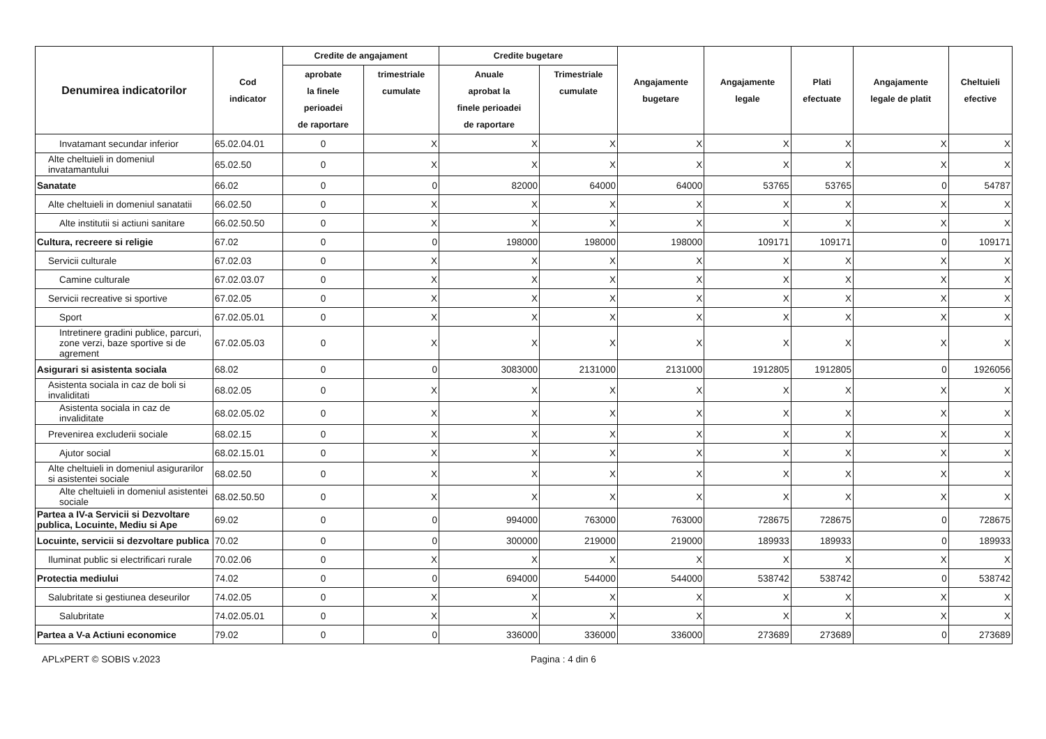| Denumirea indicatorilor | Cod indicator | Credite de angajament | | Credite bugetare | | Angajamente bugetare | Angajamente legale | Plati efectuate | Angajamente legale de platit | Cheltuieli efective |
| --- | --- | --- | --- | --- | --- | --- | --- | --- | --- | --- |
| | | aprobate la finele perioadei de raportare | trimestriale cumulate | Anuale aprobat la finele perioadei de raportare | Trimestriale cumulate | | | | | |
| Invatamant secundar inferior | 65.02.04.01 | 0 | X | X | X | X | X | X | X | X |
| Alte cheltuieli in domeniul invatamantului | 65.02.50 | 0 | X | X | X | X | X | X | X | X |
| Sanatate | 66.02 | 0 | 0 | 82000 | 64000 | 64000 | 53765 | 53765 | 0 | 54787 |
| Alte cheltuieli in domeniul sanatatii | 66.02.50 | 0 | X | X | X | X | X | X | X | X |
| Alte institutii si actiuni sanitare | 66.02.50.50 | 0 | X | X | X | X | X | X | X | X |
| Cultura, recreere si religie | 67.02 | 0 | 0 | 198000 | 198000 | 198000 | 109171 | 109171 | 0 | 109171 |
| Servicii culturale | 67.02.03 | 0 | X | X | X | X | X | X | X | X |
| Camine culturale | 67.02.03.07 | 0 | X | X | X | X | X | X | X | X |
| Servicii recreative si sportive | 67.02.05 | 0 | X | X | X | X | X | X | X | X |
| Sport | 67.02.05.01 | 0 | X | X | X | X | X | X | X | X |
| Intretinere gradini publice, parcuri, zone verzi, baze sportive si de agrement | 67.02.05.03 | 0 | X | X | X | X | X | X | X | X |
| Asigurari si asistenta sociala | 68.02 | 0 | 0 | 3083000 | 2131000 | 2131000 | 1912805 | 1912805 | 0 | 1926056 |
| Asistenta sociala in caz de boli si invaliditati | 68.02.05 | 0 | X | X | X | X | X | X | X | X |
| Asistenta sociala in caz de invaliditate | 68.02.05.02 | 0 | X | X | X | X | X | X | X | X |
| Prevenirea excluderii sociale | 68.02.15 | 0 | X | X | X | X | X | X | X | X |
| Ajutor social | 68.02.15.01 | 0 | X | X | X | X | X | X | X | X |
| Alte cheltuieli in domeniul asigurarilor si asistentei sociale | 68.02.50 | 0 | X | X | X | X | X | X | X | X |
| Alte cheltuieli in domeniul asistentei sociale | 68.02.50.50 | 0 | X | X | X | X | X | X | X | X |
| Partea a IV-a Servicii si Dezvoltare publica, Locuinte, Mediu si Ape | 69.02 | 0 | 0 | 994000 | 763000 | 763000 | 728675 | 728675 | 0 | 728675 |
| Locuinte, servicii si dezvoltare publica | 70.02 | 0 | 0 | 300000 | 219000 | 219000 | 189933 | 189933 | 0 | 189933 |
| Iluminat public si electrificari rurale | 70.02.06 | 0 | X | X | X | X | X | X | X | X |
| Protectia mediului | 74.02 | 0 | 0 | 694000 | 544000 | 544000 | 538742 | 538742 | 0 | 538742 |
| Salubritate si gestiunea deseurilor | 74.02.05 | 0 | X | X | X | X | X | X | X | X |
| Salubritate | 74.02.05.01 | 0 | X | X | X | X | X | X | X | X |
| Partea a V-a Actiuni economice | 79.02 | 0 | 0 | 336000 | 336000 | 336000 | 273689 | 273689 | 0 | 273689 |
APLxPERT © SOBIS v.2023 Pagina : 4 din 6